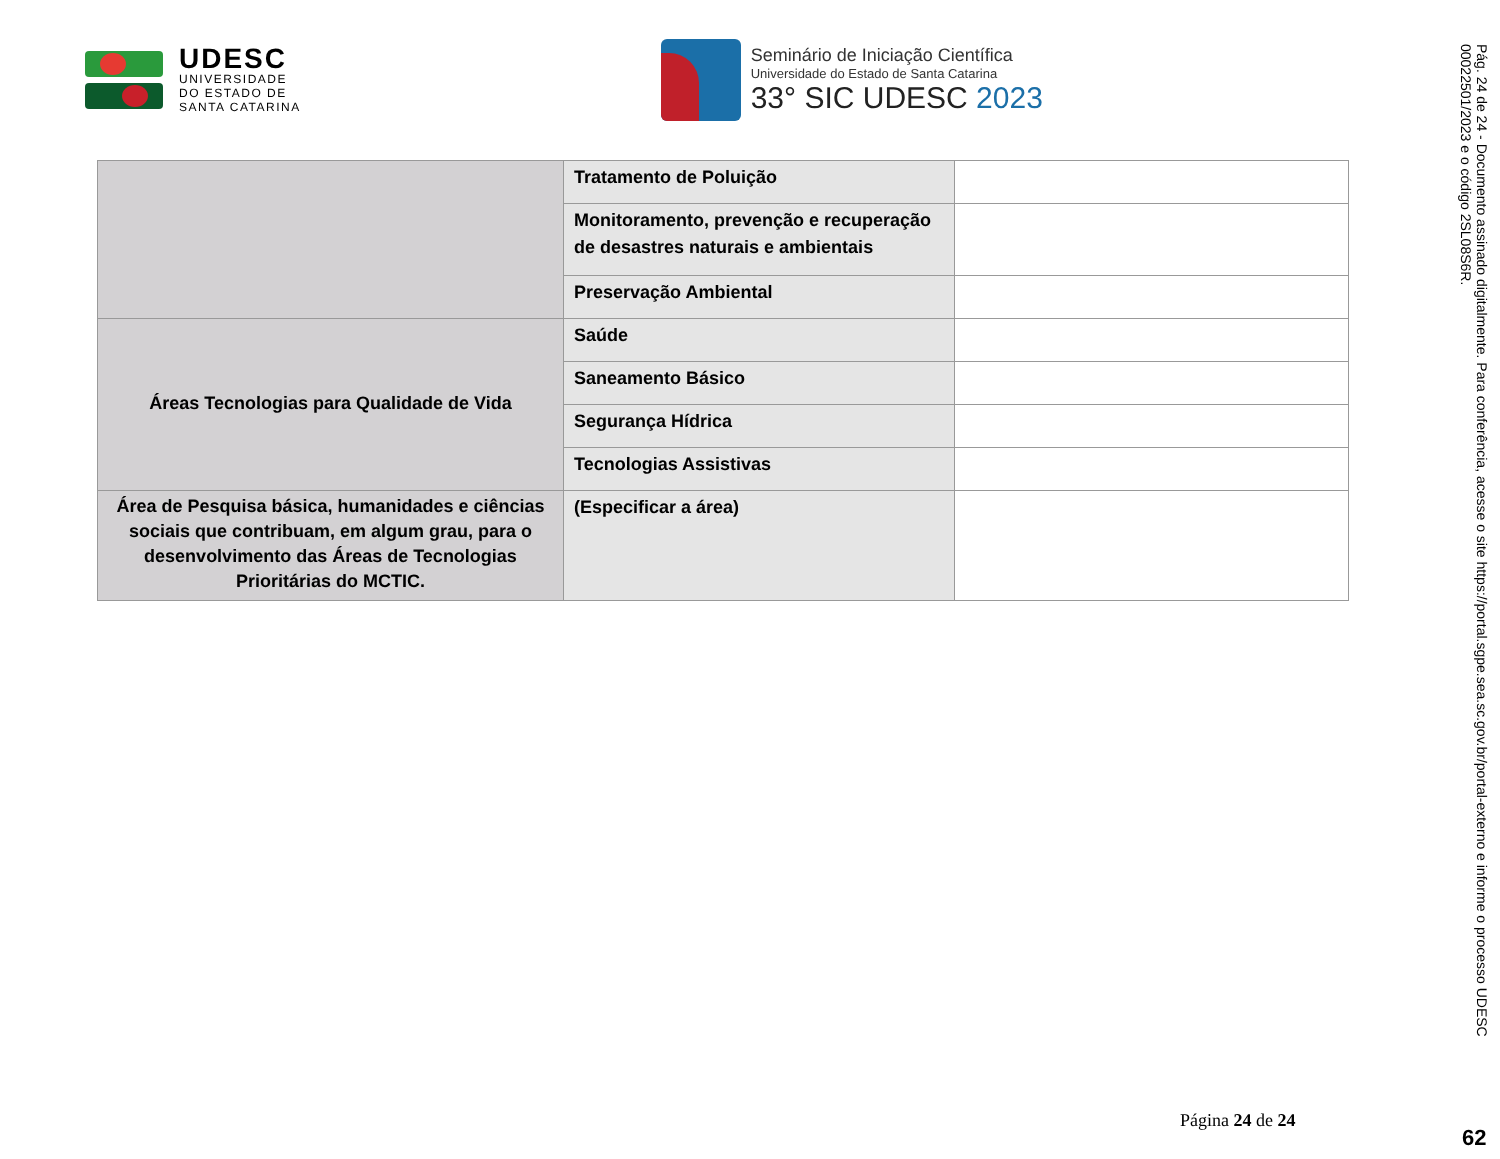UDESC
UNIVERSIDADE
DO ESTADO DE
SANTA CATARINA
Seminário de Iniciação Científica
Universidade do Estado de Santa Catarina
33° SIC UDESC 2023
| | Tratamento de Poluição | |
| | Monitoramento, prevenção e recuperação de desastres naturais e ambientais | |
| | Preservação Ambiental | |
| Áreas Tecnologias para Qualidade de Vida | Saúde | |
| | Saneamento Básico | |
| | Segurança Hídrica | |
| | Tecnologias Assistivas | |
| Área de Pesquisa básica, humanidades e ciências sociais que contribuam, em algum grau, para o desenvolvimento das Áreas de Tecnologias Prioritárias do MCTIC. | (Especificar a área) | |
Página 24 de 24
Pág. 24 de 24 - Documento assinado digitalmente. Para conferência, acesse o site https://portal.sgpe.sea.sc.gov.br/portal-externo e informe o processo UDESC 00022501/2023 e o código 2SL08S6R.
62